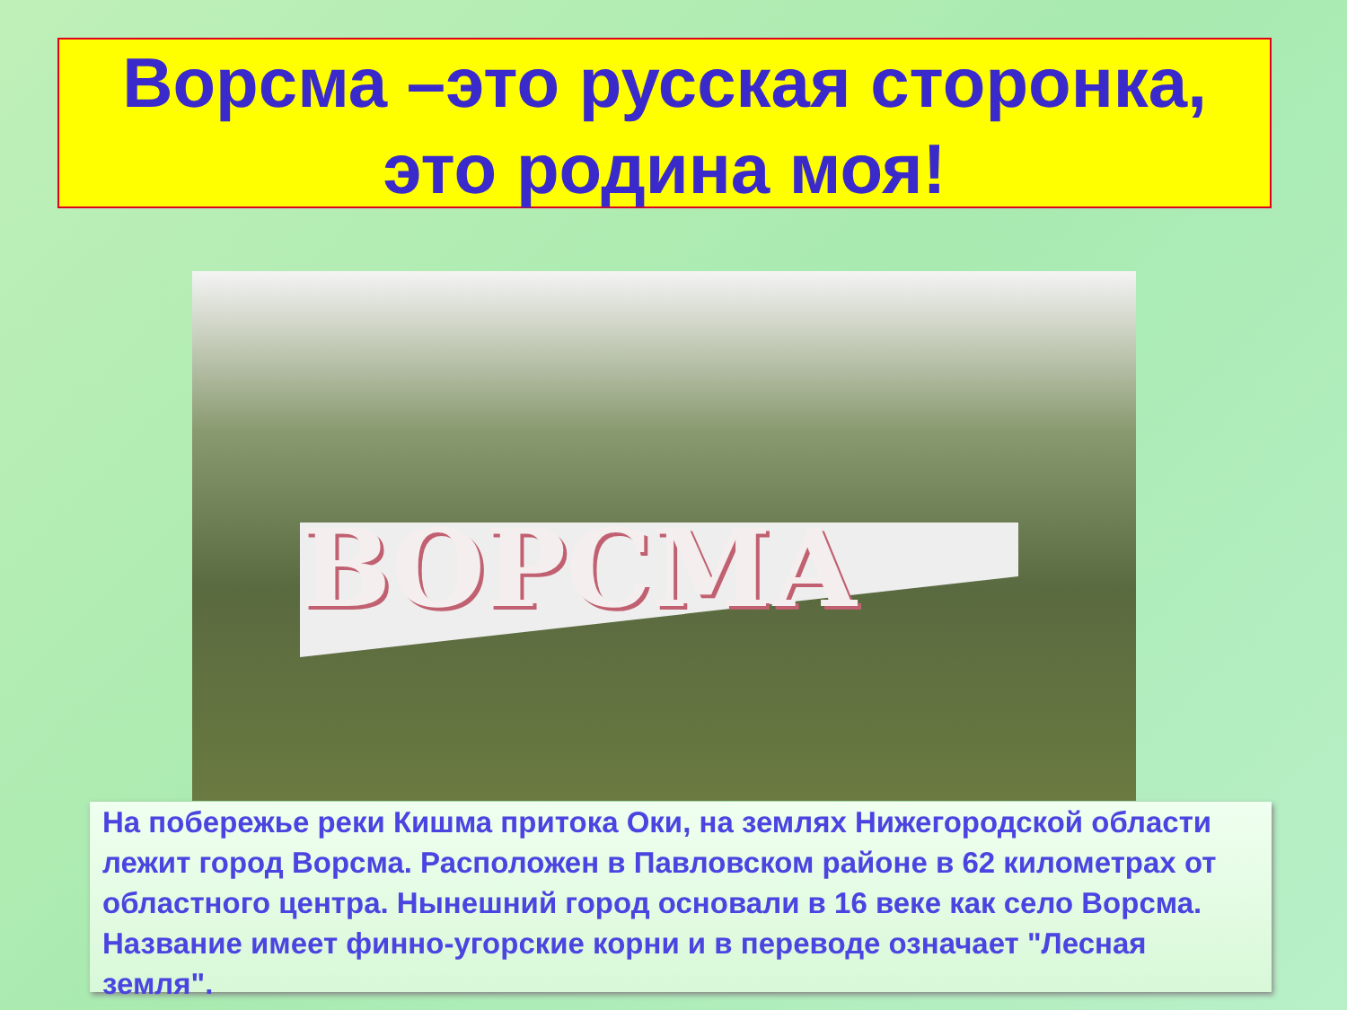Ворсма –это русская сторонка,
это родина моя!
ВОРСМА
На побережье реки Кишма притока Оки, на землях Нижегородской области лежит город Ворсма. Расположен в Павловском районе в 62 километрах от областного центра. Нынешний город основали в 16 веке как село Ворсма. Название имеет финно-угорские корни и в переводе означает "Лесная земля".